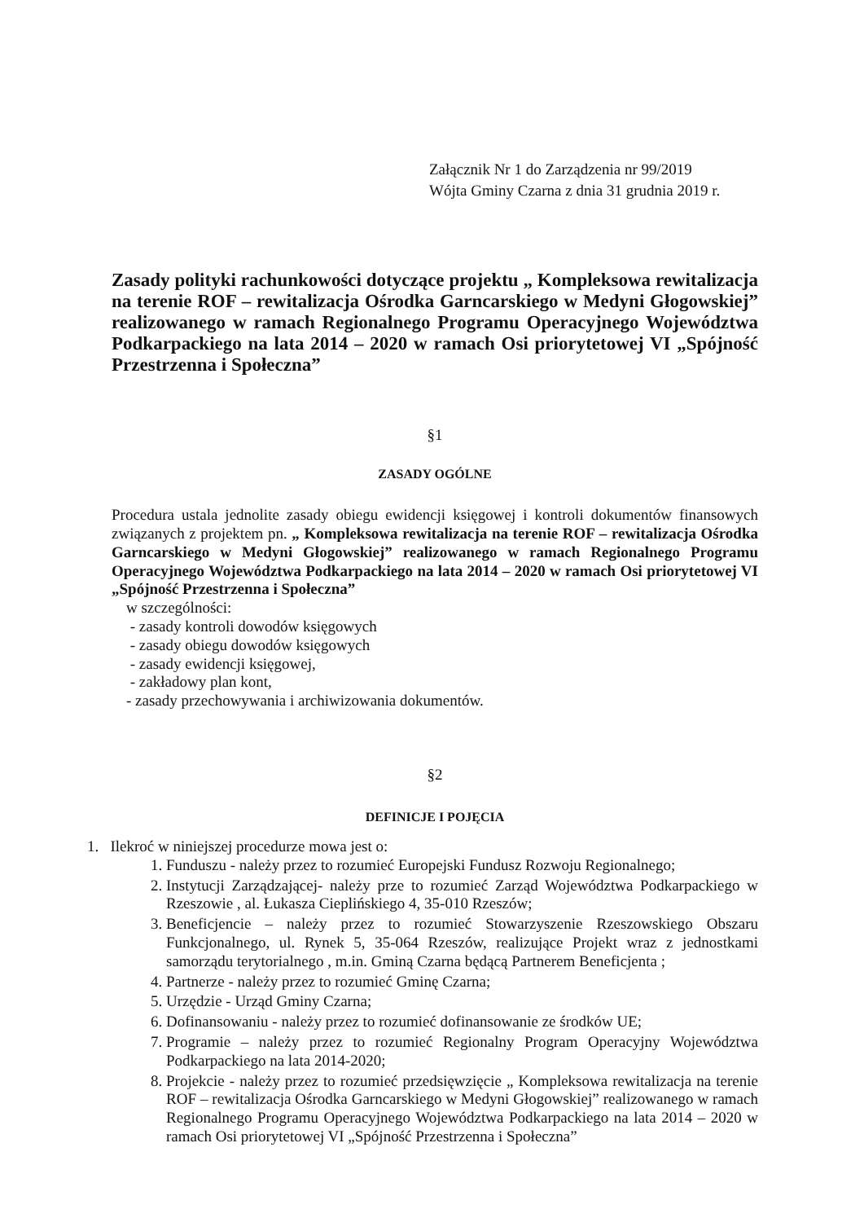Załącznik Nr 1 do Zarządzenia nr 99/2019
Wójta Gminy Czarna z dnia 31 grudnia 2019 r.
Zasady polityki rachunkowości dotyczące projektu „ Kompleksowa rewitalizacja na terenie ROF – rewitalizacja Ośrodka Garncarskiego w Medyni Głogowskiej” realizowanego w ramach Regionalnego Programu Operacyjnego Województwa Podkarpackiego na lata 2014 – 2020 w ramach Osi priorytetowej VI „Spójność Przestrzenna i Społeczna”
§1
ZASADY OGÓLNE
Procedura ustala jednolite zasady obiegu ewidencji księgowej i kontroli dokumentów finansowych związanych z projektem pn. „ Kompleksowa rewitalizacja na terenie ROF – rewitalizacja Ośrodka Garncarskiego w Medyni Głogowskiej” realizowanego w ramach Regionalnego Programu Operacyjnego Województwa Podkarpackiego na lata 2014 – 2020 w ramach Osi priorytetowej VI „Spójność Przestrzenna i Społeczna”
w szczególności:
- zasady kontroli dowodów księgowych
- zasady obiegu dowodów księgowych
- zasady ewidencji księgowej,
- zakładowy plan kont,
- zasady przechowywania i archiwizowania dokumentów.
§2
DEFINICJE I POJĘCIA
1. Ilekroć w niniejszej procedurze mowa jest o:
1. Funduszu - należy przez to rozumieć Europejski Fundusz Rozwoju Regionalnego;
2. Instytucji Zarządzającej- należy prze to rozumieć Zarząd Województwa Podkarpackiego w Rzeszowie , al. Łukasza Cieplińskiego 4, 35-010 Rzeszów;
3. Beneficjencie – należy przez to rozumieć Stowarzyszenie Rzeszowskiego Obszaru Funkcjonalnego, ul. Rynek 5, 35-064 Rzeszów, realizujące Projekt wraz z jednostkami samorządu terytorialnego , m.in. Gminą Czarna będącą Partnerem Beneficjenta ;
4. Partnerze - należy przez to rozumieć Gminę Czarna;
5. Urzędzie - Urząd Gminy Czarna;
6. Dofinansowaniu - należy przez to rozumieć dofinansowanie ze środków UE;
7. Programie – należy przez to rozumieć Regionalny Program Operacyjny Województwa Podkarpackiego na lata 2014-2020;
8. Projekcie - należy przez to rozumieć przedsięwzięcie „ Kompleksowa rewitalizacja na terenie ROF – rewitalizacja Ośrodka Garncarskiego w Medyni Głogowskiej” realizowanego w ramach Regionalnego Programu Operacyjnego Województwa Podkarpackiego na lata 2014 – 2020 w ramach Osi priorytetowej VI „Spójność Przestrzenna i Społeczna”